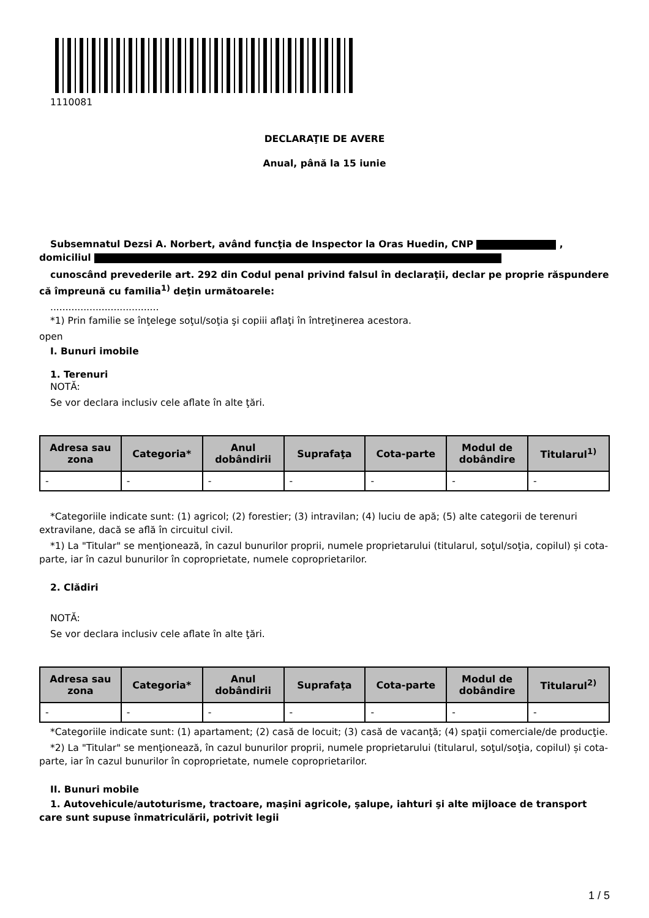1110081
DECLARAŢIE DE AVERE
Anual, până la 15 iunie
Subsemnatul Dezsi A. Norbert, având funcţia de Inspector la Oras Huedin, CNP , domiciliul
cunoscând prevederile art. 292 din Codul penal privind falsul în declaraţii, declar pe proprie răspundere că împreună cu familia<sup>1)</sup> deţin următoarele:
....................................
*1) Prin familie se înţelege soţul/soţia şi copiii aflaţi în întreţinerea acestora.
open
I. Bunuri imobile
1. Terenuri
NOTĂ:
Se vor declara inclusiv cele aflate în alte ţări.
| Adresa sau zona | Categoria* | Anul dobândirii | Suprafaţa | Cota-parte | Modul de dobândire | Titularul<sup>1)</sup> |
| --- | --- | --- | --- | --- | --- | --- |
| - | - | - | - | - | - | - |
*Categoriile indicate sunt: (1) agricol; (2) forestier; (3) intravilan; (4) luciu de apă; (5) alte categorii de terenuri extravilane, dacă se află în circuitul civil.
*1) La "Titular" se menţionează, în cazul bunurilor proprii, numele proprietarului (titularul, soţul/soţia, copilul) și cota-parte, iar în cazul bunurilor în coproprietate, numele coproprietarilor.
2. Clădiri
NOTĂ:
Se vor declara inclusiv cele aflate în alte ţări.
| Adresa sau zona | Categoria* | Anul dobândirii | Suprafaţa | Cota-parte | Modul de dobândire | Titularul<sup>2)</sup> |
| --- | --- | --- | --- | --- | --- | --- |
| - | - | - | - | - | - | - |
*Categoriile indicate sunt: (1) apartament; (2) casă de locuit; (3) casă de vacanţă; (4) spaţii comerciale/de producţie.
*2) La "Titular" se menţionează, în cazul bunurilor proprii, numele proprietarului (titularul, soţul/soţia, copilul) și cota-parte, iar în cazul bunurilor în coproprietate, numele coproprietarilor.
II. Bunuri mobile
1. Autovehicule/autoturisme, tractoare, maşini agricole, şalupe, iahturi şi alte mijloace de transport care sunt supuse înmatriculării, potrivit legii
1 / 5